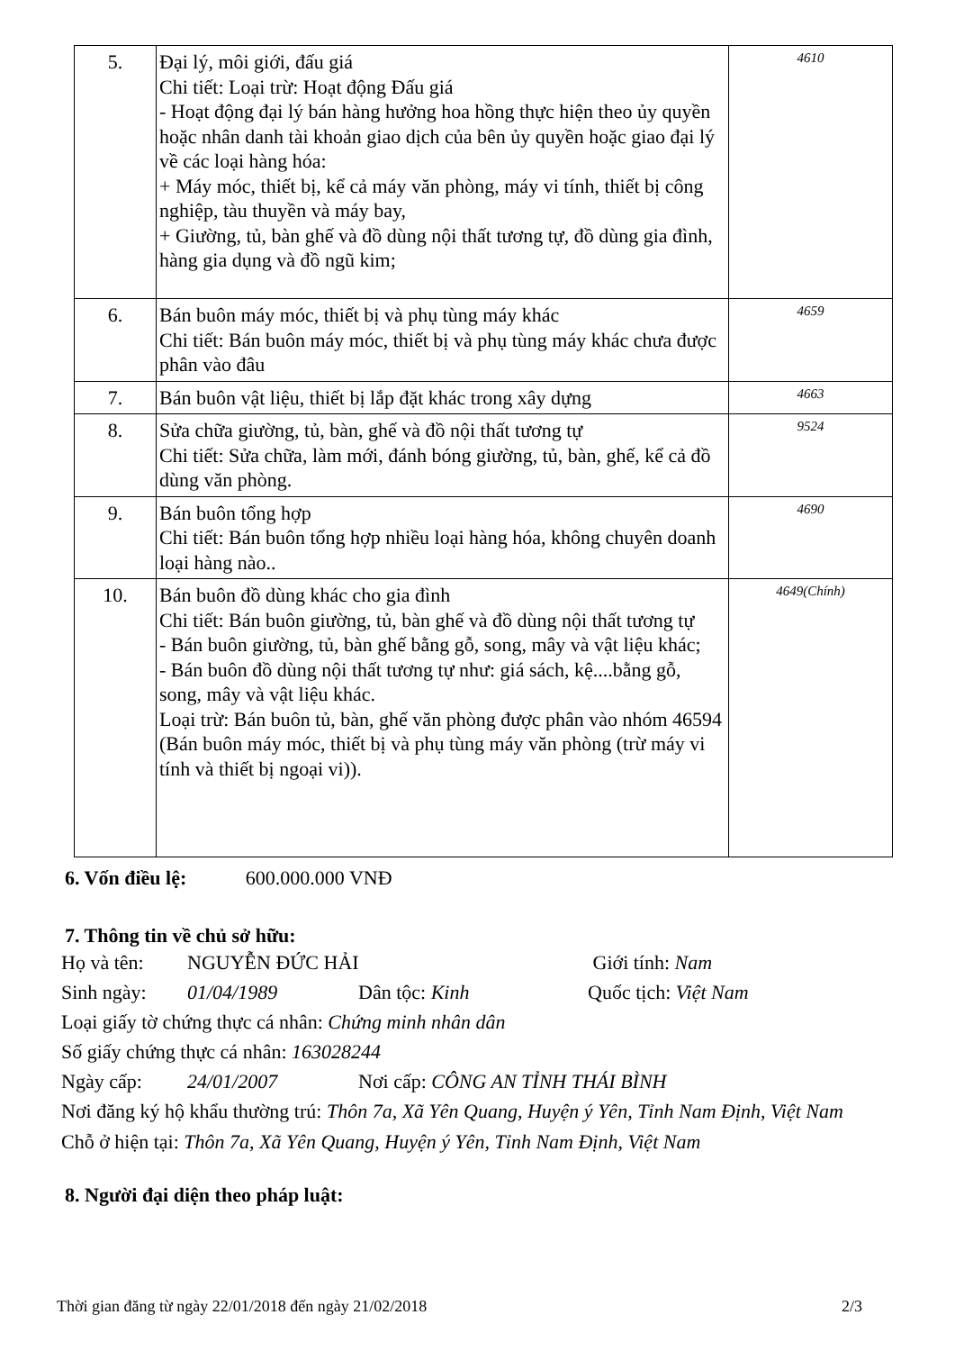| 5. | Đại lý, môi giới, đấu giá Chi tiết: Loại trừ: Hoạt động Đấu giá - Hoạt động đại lý bán hàng hưởng hoa hồng thực hiện theo ủy quyền hoặc nhân danh tài khoản giao dịch của bên ủy quyền hoặc giao đại lý về các loại hàng hóa: + Máy móc, thiết bị, kể cả máy văn phòng, máy vi tính, thiết bị công nghiệp, tàu thuyền và máy bay, + Giường, tủ, bàn ghế và đồ dùng nội thất tương tự, đồ dùng gia đình, hàng gia dụng và đồ ngũ kim; | 4610 |
| 6. | Bán buôn máy móc, thiết bị và phụ tùng máy khác Chi tiết: Bán buôn máy móc, thiết bị và phụ tùng máy khác chưa được phân vào đâu | 4659 |
| 7. | Bán buôn vật liệu, thiết bị lắp đặt khác trong xây dựng | 4663 |
| 8. | Sửa chữa giường, tủ, bàn, ghế và đồ nội thất tương tự Chi tiết: Sửa chữa, làm mới, đánh bóng giường, tủ, bàn, ghế, kể cả đồ dùng văn phòng. | 9524 |
| 9. | Bán buôn tổng hợp Chi tiết: Bán buôn tổng hợp nhiều loại hàng hóa, không chuyên doanh loại hàng nào.. | 4690 |
| 10. | Bán buôn đồ dùng khác cho gia đình Chi tiết: Bán buôn giường, tủ, bàn ghế và đồ dùng nội thất tương tự - Bán buôn giường, tủ, bàn ghế bằng gỗ, song, mây và vật liệu khác; - Bán buôn đồ dùng nội thất tương tự như: giá sách, kệ....bằng gỗ, song, mây và vật liệu khác. Loại trừ: Bán buôn tủ, bàn, ghế văn phòng được phân vào nhóm 46594 (Bán buôn máy móc, thiết bị và phụ tùng máy văn phòng (trừ máy vi tính và thiết bị ngoại vi)). | 4649(Chính) |
6. Vốn điều lệ: 600.000.000 VNĐ
7. Thông tin về chủ sở hữu:
Họ và tên: NGUYỄN ĐỨC HẢI Giới tính: Nam
Sinh ngày: 01/04/1989 Dân tộc: Kinh Quốc tịch: Việt Nam
Loại giấy tờ chứng thực cá nhân: Chứng minh nhân dân
Số giấy chứng thực cá nhân: 163028244
Ngày cấp: 24/01/2007 Nơi cấp: CÔNG AN TỈNH THÁI BÌNH
Nơi đăng ký hộ khẩu thường trú: Thôn 7a, Xã Yên Quang, Huyện ý Yên, Tỉnh Nam Định, Việt Nam
Chỗ ở hiện tại: Thôn 7a, Xã Yên Quang, Huyện ý Yên, Tỉnh Nam Định, Việt Nam
8. Người đại diện theo pháp luật:
Thời gian đăng từ ngày 22/01/2018 đến ngày 21/02/2018 2/3